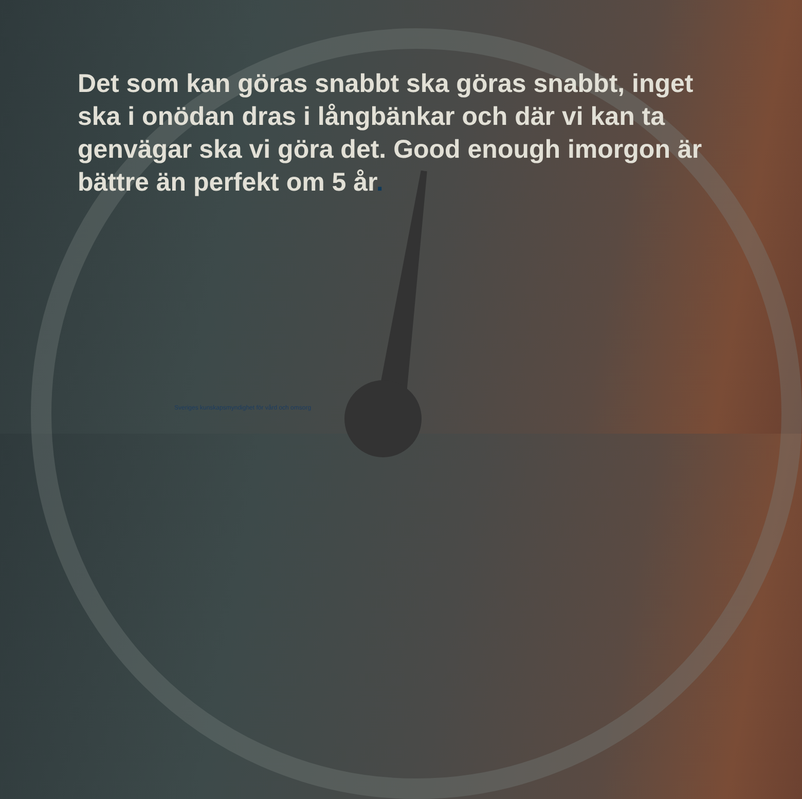Det som kan göras snabbt ska göras snabbt, inget ska i onödan dras i långbänkar och där vi kan ta genvägar ska vi göra det. Good enough imorgon är bättre än perfekt om 5 år.
Sveriges kunskapsmyndighet för vård och omsorg